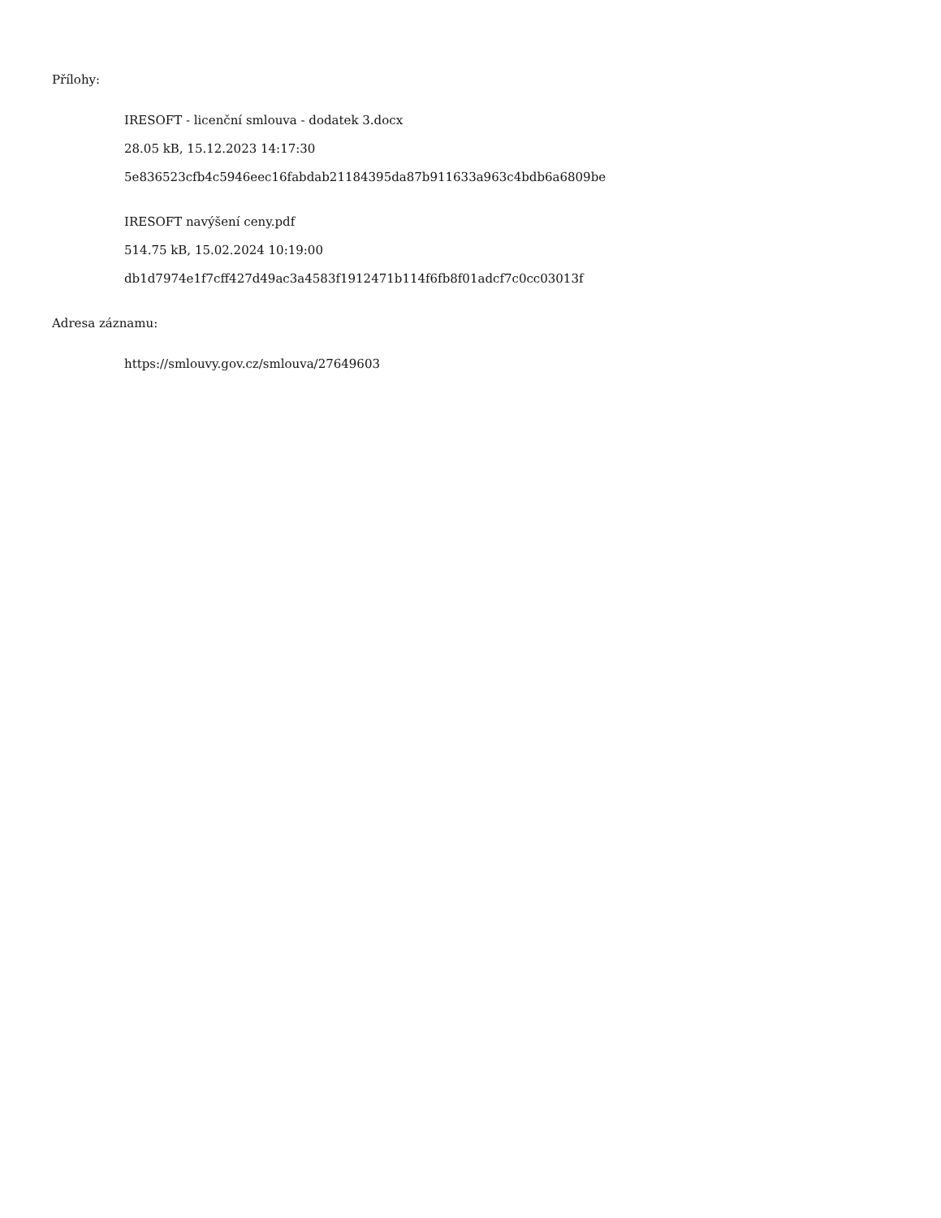Přílohy:
IRESOFT - licenční smlouva - dodatek 3.docx
28.05 kB, 15.12.2023 14:17:30
5e836523cfb4c5946eec16fabdab21184395da87b911633a963c4bdb6a6809be
IRESOFT navýšení ceny.pdf
514.75 kB, 15.02.2024 10:19:00
db1d7974e1f7cff427d49ac3a4583f1912471b114f6fb8f01adcf7c0cc03013f
Adresa záznamu:
https://smlouvy.gov.cz/smlouva/27649603